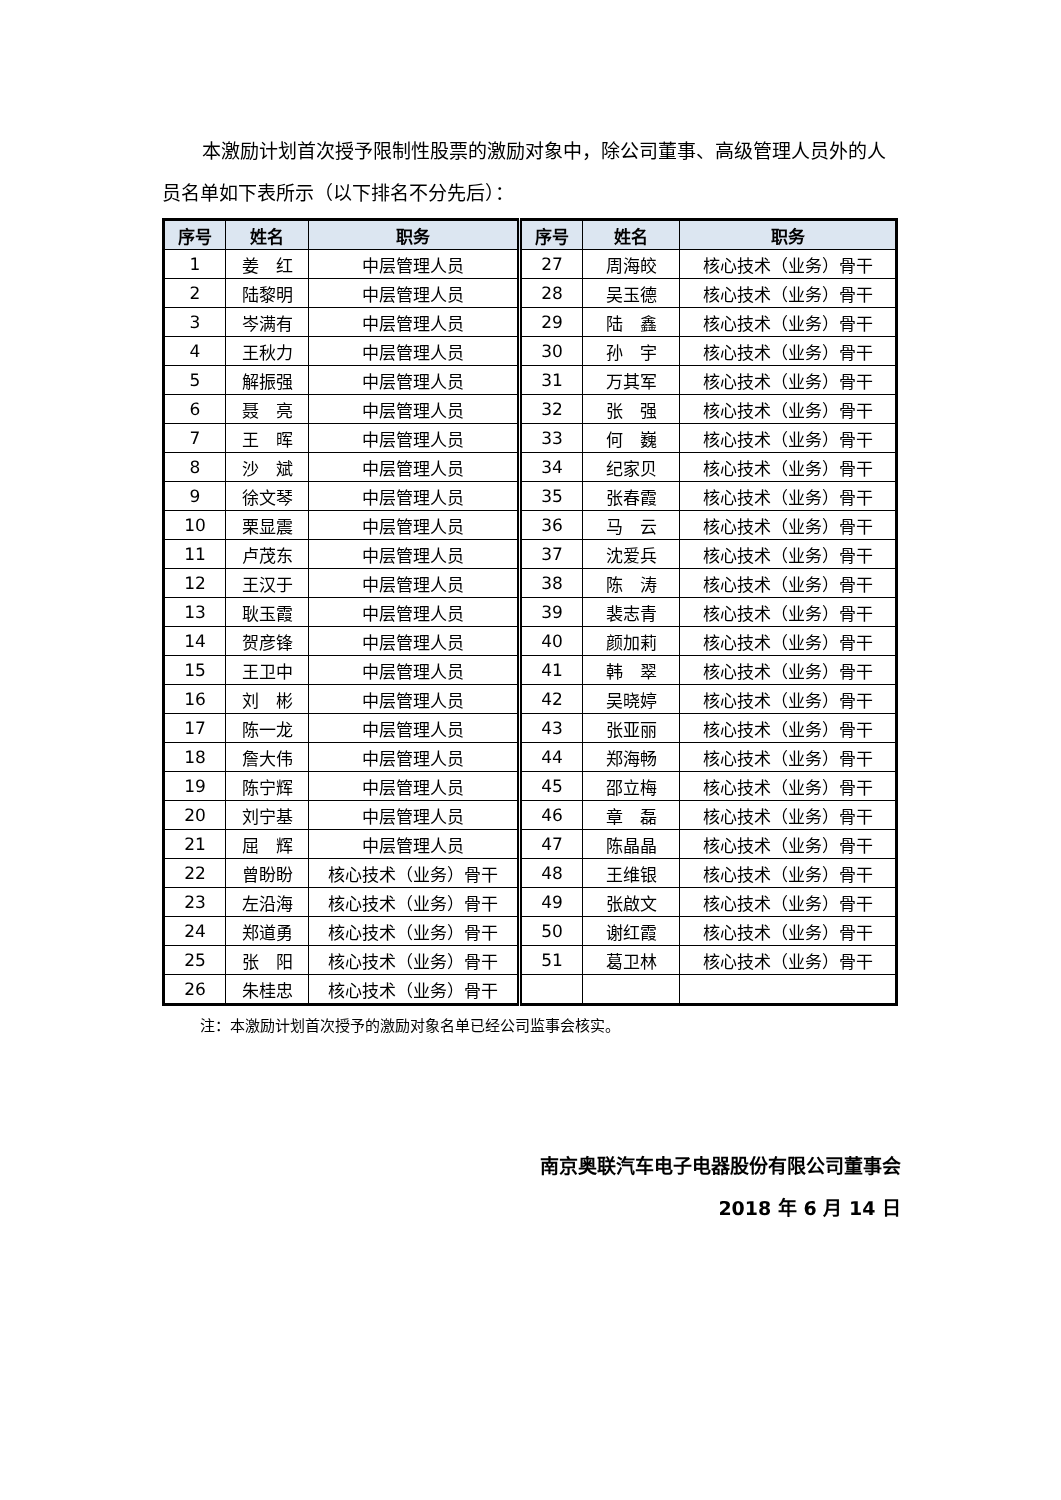本激励计划首次授予限制性股票的激励对象中，除公司董事、高级管理人员外的人员名单如下表所示（以下排名不分先后）：
| 序号 | 姓名 | 职务 | 序号 | 姓名 | 职务 |
| --- | --- | --- | --- | --- | --- |
| 1 | 姜 红 | 中层管理人员 | 27 | 周海皎 | 核心技术（业务）骨干 |
| 2 | 陆黎明 | 中层管理人员 | 28 | 吴玉德 | 核心技术（业务）骨干 |
| 3 | 岑满有 | 中层管理人员 | 29 | 陆 鑫 | 核心技术（业务）骨干 |
| 4 | 王秋力 | 中层管理人员 | 30 | 孙 宇 | 核心技术（业务）骨干 |
| 5 | 解振强 | 中层管理人员 | 31 | 万其军 | 核心技术（业务）骨干 |
| 6 | 聂 亮 | 中层管理人员 | 32 | 张 强 | 核心技术（业务）骨干 |
| 7 | 王 晖 | 中层管理人员 | 33 | 何 巍 | 核心技术（业务）骨干 |
| 8 | 沙 斌 | 中层管理人员 | 34 | 纪家贝 | 核心技术（业务）骨干 |
| 9 | 徐文琴 | 中层管理人员 | 35 | 张春霞 | 核心技术（业务）骨干 |
| 10 | 栗显震 | 中层管理人员 | 36 | 马 云 | 核心技术（业务）骨干 |
| 11 | 卢茂东 | 中层管理人员 | 37 | 沈爱兵 | 核心技术（业务）骨干 |
| 12 | 王汉于 | 中层管理人员 | 38 | 陈 涛 | 核心技术（业务）骨干 |
| 13 | 耿玉霞 | 中层管理人员 | 39 | 裴志青 | 核心技术（业务）骨干 |
| 14 | 贺彦锋 | 中层管理人员 | 40 | 颜加莉 | 核心技术（业务）骨干 |
| 15 | 王卫中 | 中层管理人员 | 41 | 韩 翠 | 核心技术（业务）骨干 |
| 16 | 刘 彬 | 中层管理人员 | 42 | 吴晓婷 | 核心技术（业务）骨干 |
| 17 | 陈一龙 | 中层管理人员 | 43 | 张亚丽 | 核心技术（业务）骨干 |
| 18 | 詹大伟 | 中层管理人员 | 44 | 郑海畅 | 核心技术（业务）骨干 |
| 19 | 陈宁辉 | 中层管理人员 | 45 | 邵立梅 | 核心技术（业务）骨干 |
| 20 | 刘宁基 | 中层管理人员 | 46 | 章 磊 | 核心技术（业务）骨干 |
| 21 | 屈 辉 | 中层管理人员 | 47 | 陈晶晶 | 核心技术（业务）骨干 |
| 22 | 曾盼盼 | 核心技术（业务）骨干 | 48 | 王维银 | 核心技术（业务）骨干 |
| 23 | 左沿海 | 核心技术（业务）骨干 | 49 | 张啟文 | 核心技术（业务）骨干 |
| 24 | 郑道勇 | 核心技术（业务）骨干 | 50 | 谢红霞 | 核心技术（业务）骨干 |
| 25 | 张 阳 | 核心技术（业务）骨干 | 51 | 葛卫林 | 核心技术（业务）骨干 |
| 26 | 朱桂忠 | 核心技术（业务）骨干 | | | |
注：本激励计划首次授予的激励对象名单已经公司监事会核实。
南京奥联汽车电子电器股份有限公司董事会
2018 年 6 月 14 日